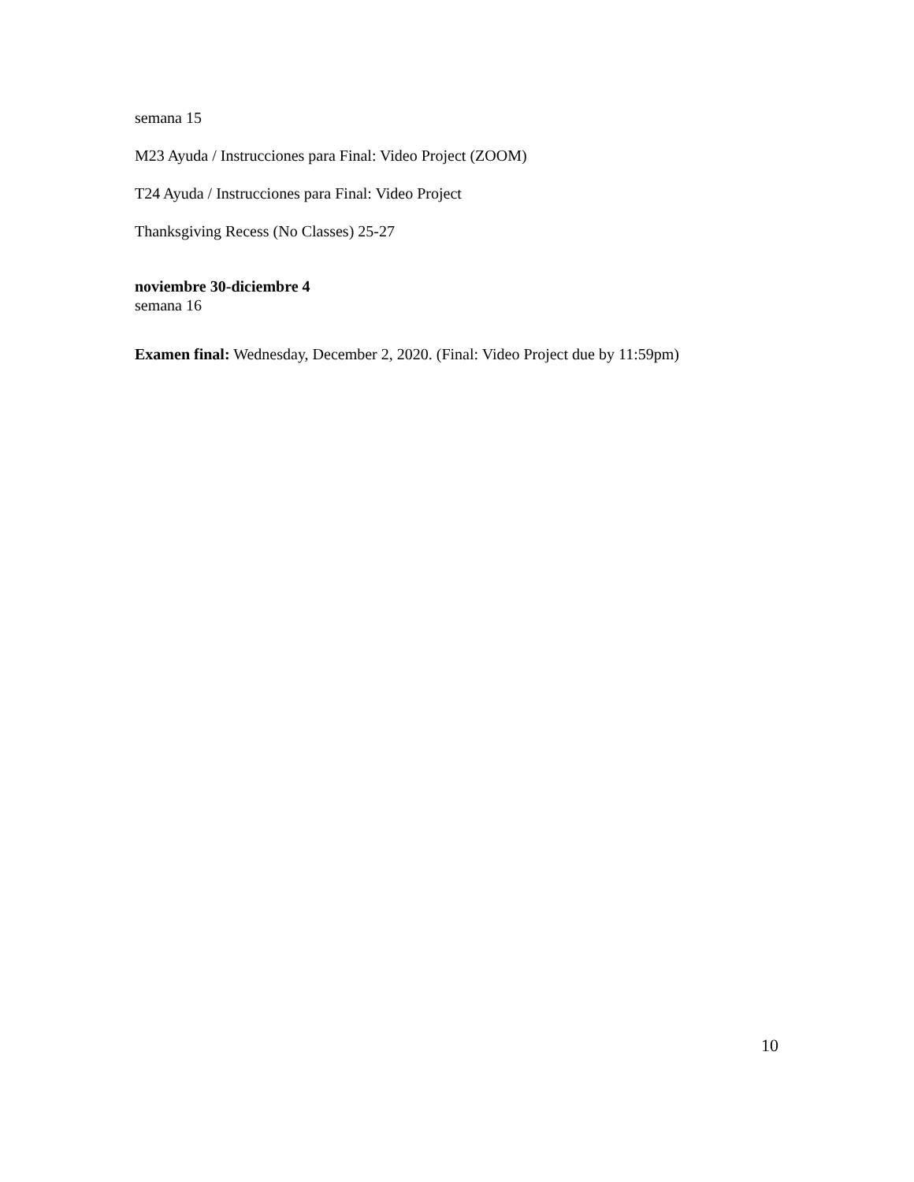semana 15
M23 Ayuda / Instrucciones para Final: Video Project (ZOOM)
T24 Ayuda / Instrucciones para Final: Video Project
Thanksgiving Recess (No Classes) 25-27
noviembre 30-diciembre 4
semana 16
Examen final: Wednesday, December 2, 2020. (Final: Video Project due by 11:59pm)
10